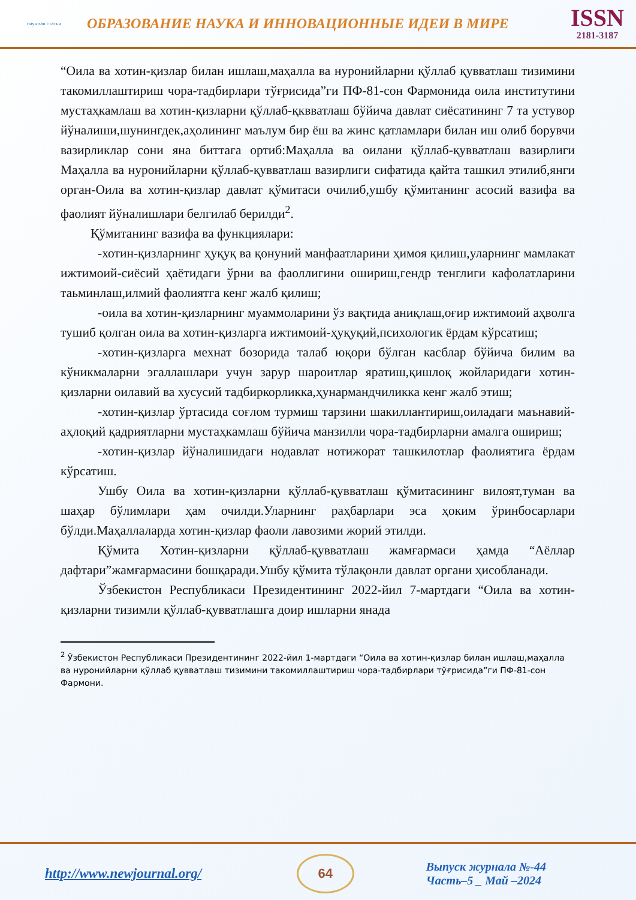научная статья
ОБРАЗОВАНИЕ НАУКА И ИННОВАЦИОННЫЕ ИДЕИ В МИРЕ
ISSN
2181-3187
“Оила ва хотин-қизлар билан ишлаш,маҳалла ва нуронийларни қўллаб қувватлаш тизимини такомиллаштириш чора-тадбирлари тўғрисида”ги ПФ-81-сон Фармонида оила институтини мустаҳкамлаш ва хотин-қизларни қўллаб-қквватлаш бўйича давлат сиёсатининг 7 та устувор йўналиши,шунингдек,аҳолининг маълум бир ёш ва жинс қатламлари билан иш олиб борувчи вазирликлар сони яна биттага ортиб:Маҳалла ва оилани қўллаб-қувватлаш вазирлиги Маҳалла ва нуронийларни қўллаб-қувватлаш вазирлиги сифатида қайта ташкил этилиб,янги орган-Оила ва хотин-қизлар давлат қўмитаси очилиб,ушбу қўмитанинг асосий вазифа ва фаолият йўналишлари белгилаб берилди<sup>2</sup>.
Қўмитанинг вазифа ва функциялари:
-хотин-қизларнинг ҳуқуқ ва қонуний манфаатларини ҳимоя қилиш,уларнинг мамлакат ижтимоий-сиёсий ҳаётидаги ўрни ва фаоллигини ошириш,гендр тенглиги кафолатларини таьминлаш,илмий фаолиятга кенг жалб қилиш;
-оила ва хотин-қизларнинг муаммоларини ўз вақтида аниқлаш,оғир ижтимоий аҳволга тушиб қолган оила ва хотин-қизларга ижтимоий-ҳуқуқий,психологик ёрдам кўрсатиш;
-хотин-қизларга мехнат бозорида талаб юқори бўлган касблар бўйича билим ва кўникмаларни эгаллашлари учун зарур шароитлар яратиш,қишлоқ жойларидаги хотин-қизларни оилавий ва хусусий тадбиркорликка,ҳунармандчиликка кенг жалб этиш;
-хотин-қизлар ўртасида соғлом турмиш тарзини шакиллантириш,оиладаги маънавий-аҳлоқий қадриятларни мустаҳкамлаш бўйича манзилли чора-тадбирларни амалга ошириш;
-хотин-қизлар йўналишидаги нодавлат нотижорат ташкилотлар фаолиятига ёрдам кўрсатиш.
Ушбу Оила ва хотин-қизларни қўллаб-қувватлаш қўмитасининг вилоят,туман ва шаҳар бўлимлари ҳам очилди.Уларнинг раҳбарлари эса ҳоким ўринбосарлари бўлди.Маҳаллаларда хотин-қизлар фаоли лавозими жорий этилди.
Қўмита Хотин-қизларни қўллаб-қувватлаш жамғармаси ҳамда “Аёллар дафтари”жамғармасини бошқаради.Ушбу қўмита тўлақонли давлат органи ҳисобланади.
Ўзбекистон Республикаси Президентининг 2022-йил 7-мартдаги “Оила ва хотин-қизларни тизимли қўллаб-қувватлашга доир ишларни янада
<sup>2</sup> Ўзбекистон Республикаси Президентининг 2022-йил 1-мартдаги “Оила ва хотин-қизлар билан ишлаш,маҳалла ва нуронийларни қўллаб қувватлаш тизимини такомиллаштириш чора-тадбирлари тўғрисида”ги ПФ-81-сон Фармони.
http://www.newjournal.org/
64
Выпуск журнала №-44
Часть–5 _ Май –2024